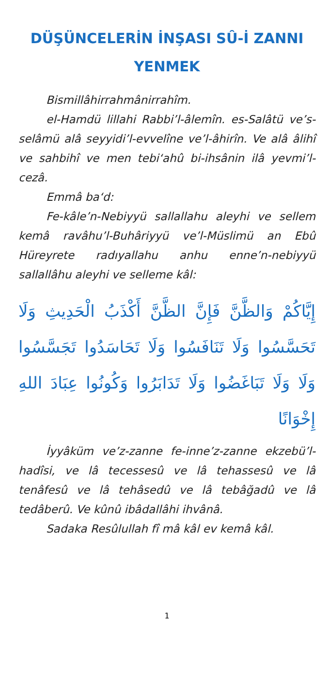DÜŞÜNCELERİN İNŞASI SÛ-İ ZANNI
YENMEK
Bismillâhirrahmânirrahîm.
el-Hamdü lillahi Rabbi’l-âlemîn. es-Salâtü ve’s-selâmü alâ seyyidi’l-evvelîne ve’l-âhirîn. Ve alâ âlihî ve sahbihî ve men tebi‘ahû bi-ihsânin ilâ yevmi’l-cezâ.
Emmâ ba‘d:
Fe-kâle’n-Nebiyyü sallallahu aleyhi ve sellem kemâ ravâhu’l-Buhâriyyü ve’l-Müslimü an Ebû Hüreyrete radıyallahu anhu enne’n-nebiyyü sallallâhu aleyhi ve selleme kâl:
إِيَّاكُمْ وَالظَّنَّ فَإِنَّ الظَّنَّ أَكْذَبُ الْحَدِيثِ وَلَا تَحَسَّسُوا وَلَا تَنَافَسُوا وَلَا تَحَاسَدُوا تَجَسَّسُوا وَلَا وَلَا تَبَاغَضُوا وَلَا تَدَابَرُوا وَكُونُوا عِبَادَ اللهِ إِخْوَانًا
İyyâküm ve’z-zanne fe-inne’z-zanne ekzebü’l-hadîsi, ve lâ tecessesû ve lâ tehassesû ve lâ tenâfesû ve lâ tehâsedû ve lâ tebâğadû ve lâ tedâberû. Ve kûnû ibâdallâhi ihvânâ.
Sadaka Resûlullah fî mâ kâl ev kemâ kâl.
1